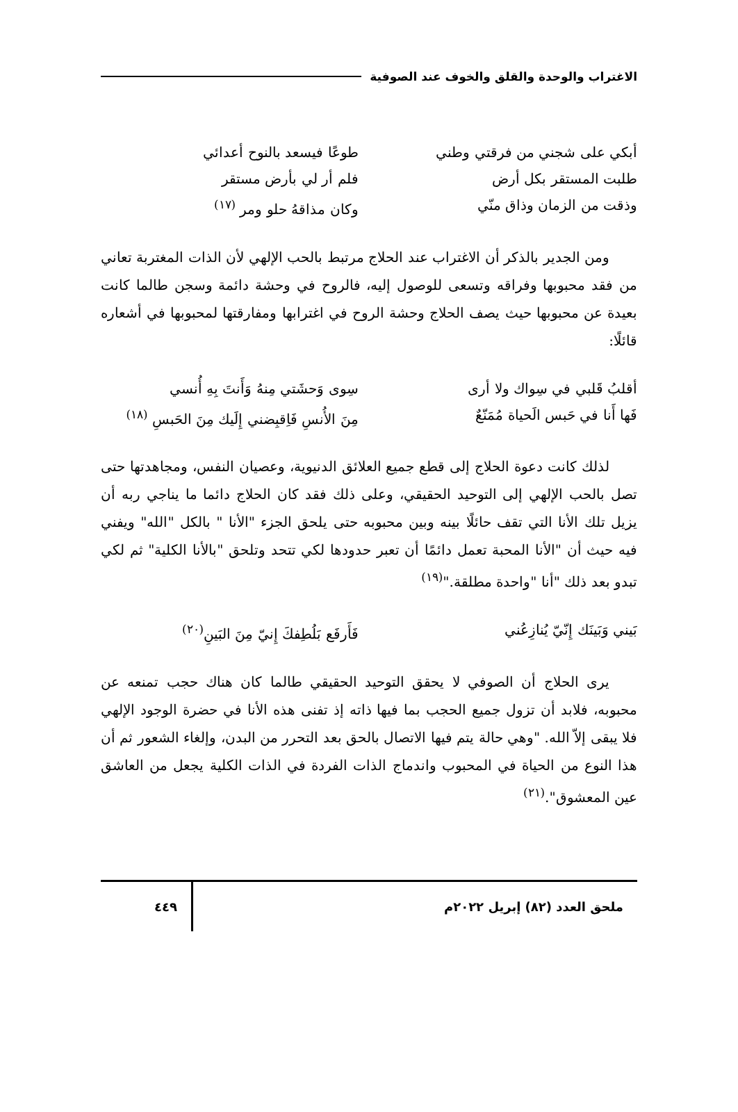الاغتراب والوحدة والقلق والخوف عند الصوفية
أبكي على شجني من فرقتي وطني طوعًا فيسعد بالنوح أعدائي
طلبت المستقر بكل أرض فلم أر لي بأرض مستقر
وذقت من الزمان وذاق منّي وكان مذاقهُ حلو ومر <sup>(١٧)</sup>
ومن الجدير بالذكر أن الاغتراب عند الحلاج مرتبط بالحب الإلهي لأن الذات المغتربة تعاني من فقد محبوبها وفراقه وتسعى للوصول إليه، فالروح في وحشة دائمة وسجن طالما كانت بعيدة عن محبوبها حيث يصف الحلاج وحشة الروح في اغترابها ومفارقتها لمحبوبها في أشعاره قائلًا:
أقلبُ قَلبي في سِواك ولا أرى سِوى وَحشَتي مِنهُ وَأَنتَ بِهِ أُنسي
فَها أَنا في حَبس الَحياة مُمَنّعٌ مِنَ الأُنسِ فَاِقبِضني إِلَيك مِنَ الحَبسِ <sup>(١٨)</sup>
لذلك كانت دعوة الحلاج إلى قطع جميع العلائق الدنيوية، وعصيان النفس، ومجاهدتها حتى تصل بالحب الإلهي إلى التوحيد الحقيقي، وعلى ذلك فقد كان الحلاج دائما ما يناجي ربه أن يزيل تلك الأنا التي تقف حائلًا بينه وبين محبوبه حتى يلحق الجزء "الأنا " بالكل "الله" ويفني فيه حيث أن "الأنا المحبة تعمل دائمًا أن تعبر حدودها لكي تتحد وتلحق "بالأنا الكلية" ثم لكي تبدو بعد ذلك "أنا "واحدة مطلقة."<sup>(١٩)</sup>
بَيني وَبَينَك إِنّيّ يُنازِعُني فَأَرفَع بَلُطِفكَ إِنيّ مِنَ البَينِ<sup>(٢٠)</sup>
يرى الحلاج أن الصوفي لا يحقق التوحيد الحقيقي طالما كان هناك حجب تمنعه عن محبوبه، فلابد أن تزول جميع الحجب بما فيها ذاته إذ تفنى هذه الأنا في حضرة الوجود الإلهي فلا يبقى إلاّ الله. "وهي حالة يتم فيها الاتصال بالحق بعد التحرر من البدن، وإلغاء الشعور ثم أن هذا النوع من الحياة في المحبوب واندماج الذات الفردة في الذات الكلية يجعل من العاشق عين المعشوق".<sup>(٢١)</sup>
ملحق العدد (٨٢) إبريل ٢٠٢٢م ٤٤٩